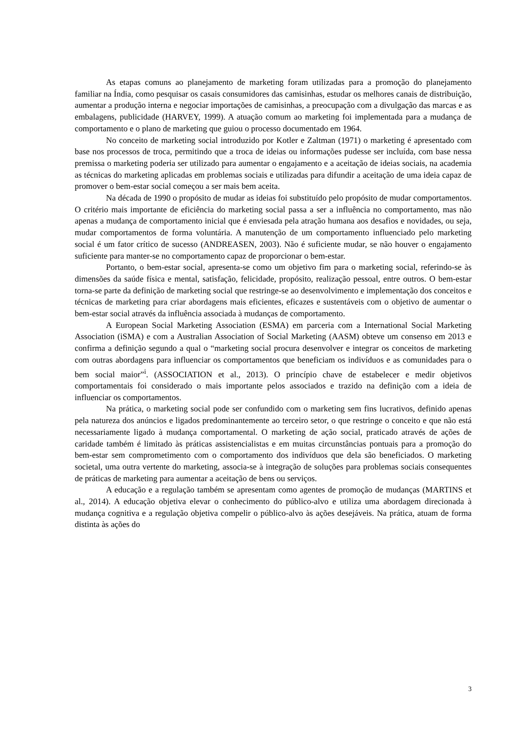As etapas comuns ao planejamento de marketing foram utilizadas para a promoção do planejamento familiar na Índia, como pesquisar os casais consumidores das camisinhas, estudar os melhores canais de distribuição, aumentar a produção interna e negociar importações de camisinhas, a preocupação com a divulgação das marcas e as embalagens, publicidade (HARVEY, 1999). A atuação comum ao marketing foi implementada para a mudança de comportamento e o plano de marketing que guiou o processo documentado em 1964.
No conceito de marketing social introduzido por Kotler e Zaltman (1971) o marketing é apresentado com base nos processos de troca, permitindo que a troca de ideias ou informações pudesse ser incluída, com base nessa premissa o marketing poderia ser utilizado para aumentar o engajamento e a aceitação de ideias sociais, na academia as técnicas do marketing aplicadas em problemas sociais e utilizadas para difundir a aceitação de uma ideia capaz de promover o bem-estar social começou a ser mais bem aceita.
Na década de 1990 o propósito de mudar as ideias foi substituído pelo propósito de mudar comportamentos. O critério mais importante de eficiência do marketing social passa a ser a influência no comportamento, mas não apenas a mudança de comportamento inicial que é enviesada pela atração humana aos desafios e novidades, ou seja, mudar comportamentos de forma voluntária. A manutenção de um comportamento influenciado pelo marketing social é um fator crítico de sucesso (ANDREASEN, 2003). Não é suficiente mudar, se não houver o engajamento suficiente para manter-se no comportamento capaz de proporcionar o bem-estar.
Portanto, o bem-estar social, apresenta-se como um objetivo fim para o marketing social, referindo-se às dimensões da saúde física e mental, satisfação, felicidade, propósito, realização pessoal, entre outros. O bem-estar torna-se parte da definição de marketing social que restringe-se ao desenvolvimento e implementação dos conceitos e técnicas de marketing para criar abordagens mais eficientes, eficazes e sustentáveis com o objetivo de aumentar o bem-estar social através da influência associada à mudanças de comportamento.
A European Social Marketing Association (ESMA) em parceria com a International Social Marketing Association (iSMA) e com a Australian Association of Social Marketing (AASM) obteve um consenso em 2013 e confirma a definição segundo a qual o “marketing social procura desenvolver e integrar os conceitos de marketing com outras abordagens para influenciar os comportamentos que beneficiam os indivíduos e as comunidades para o bem social maior”<sup>i</sup>. (ASSOCIATION et al., 2013). O princípio chave de estabelecer e medir objetivos comportamentais foi considerado o mais importante pelos associados e trazido na definição com a ideia de influenciar os comportamentos.
Na prática, o marketing social pode ser confundido com o marketing sem fins lucrativos, definido apenas pela natureza dos anúncios e ligados predominantemente ao terceiro setor, o que restringe o conceito e que não está necessariamente ligado à mudança comportamental. O marketing de ação social, praticado através de ações de caridade também é limitado às práticas assistencialistas e em muitas circunstâncias pontuais para a promoção do bem-estar sem comprometimento com o comportamento dos indivíduos que dela são beneficiados. O marketing societal, uma outra vertente do marketing, associa-se à integração de soluções para problemas sociais consequentes de práticas de marketing para aumentar a aceitação de bens ou serviços.
A educação e a regulação também se apresentam como agentes de promoção de mudanças (MARTINS et al., 2014). A educação objetiva elevar o conhecimento do público-alvo e utiliza uma abordagem direcionada à mudança cognitiva e a regulação objetiva compelir o público-alvo às ações desejáveis. Na prática, atuam de forma distinta às ações do
3